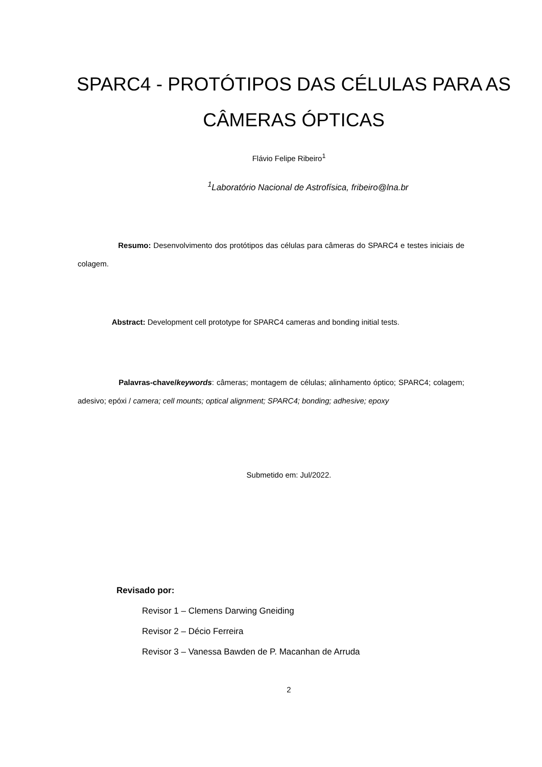SPARC4 - PROTÓTIPOS DAS CÉLULAS PARA AS CÂMERAS ÓPTICAS
Flávio Felipe Ribeiro<sup>1</sup>
<sup>1</sup> Laboratório Nacional de Astrofísica, fribeiro@lna.br
Resumo: Desenvolvimento dos protótipos das células para câmeras do SPARC4 e testes iniciais de colagem.
Abstract: Development cell prototype for SPARC4 cameras and bonding initial tests.
Palavras-chave/keywords: câmeras; montagem de células; alinhamento óptico; SPARC4; colagem; adesivo; epóxi / camera; cell mounts; optical alignment; SPARC4; bonding; adhesive; epoxy
Submetido em: Jul/2022.
Revisado por:
Revisor 1 – Clemens Darwing Gneiding
Revisor 2 – Décio Ferreira
Revisor 3 – Vanessa Bawden de P. Macanhan de Arruda
2